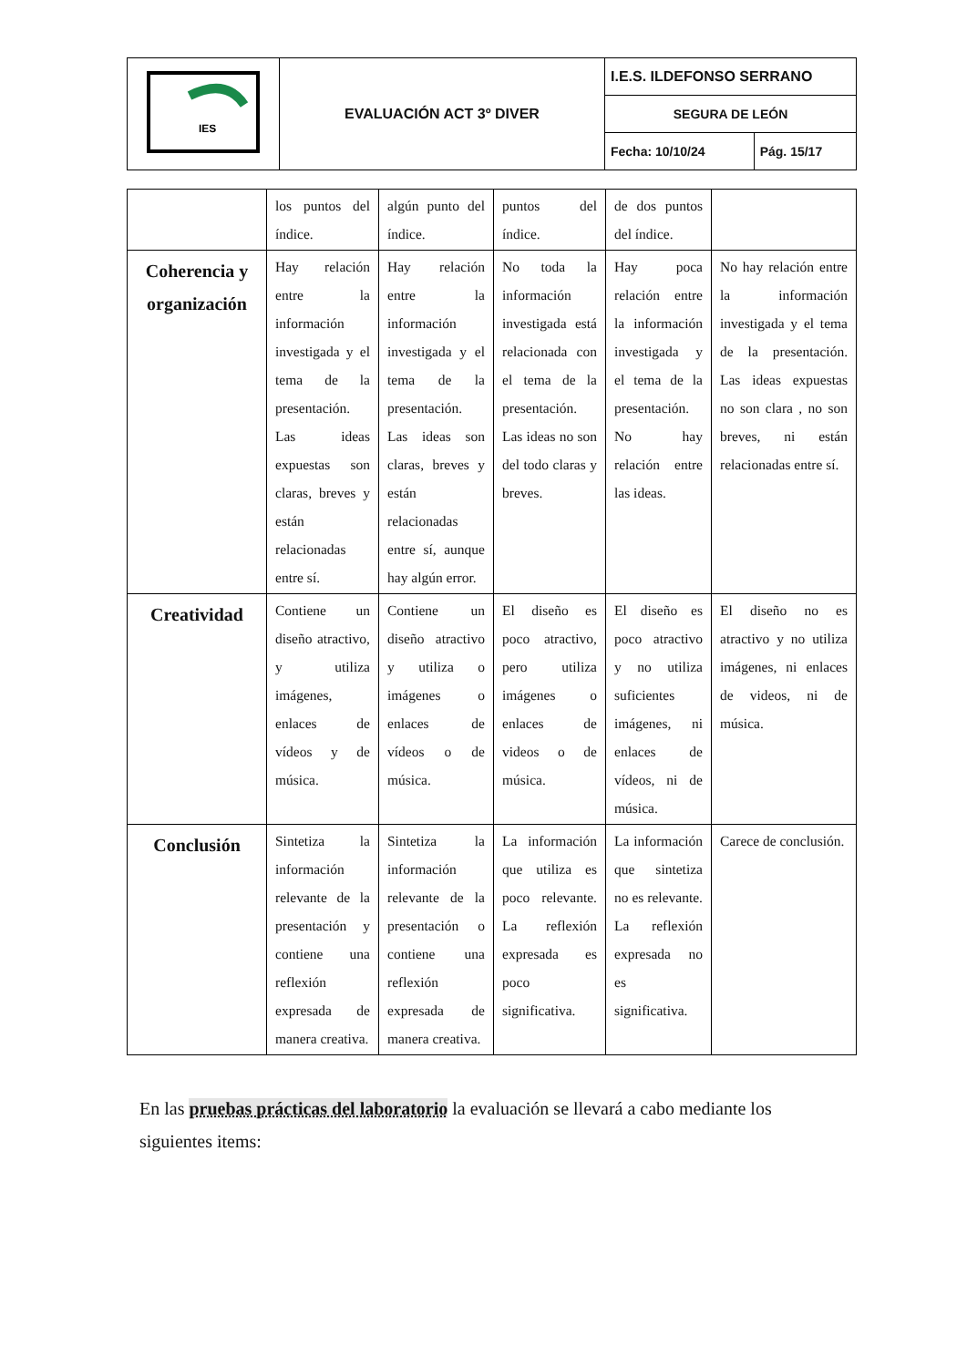| IES | EVALUACIÓN ACT 3º DIVER | I.E.S. ILDEFONSO SERRANO | |
| | | SEGURA DE LEÓN | |
| | | Fecha: 10/10/24 | Pág. 15/17 |
| | los puntos del índice. | algún punto del índice. | puntos del índice. | de dos puntos del índice. | |
| Coherencia y organización | Hay relación entre la información investigada y el tema de la presentación. Las ideas expuestas son claras, breves y están relacionadas entre sí. | Hay relación entre la información investigada y el tema de la presentación. Las ideas son claras, breves y están relacionadas entre sí, aunque hay algún error. | No toda la información investigada está relacionada con el tema de la presentación. Las ideas no son del todo claras y breves. | Hay poca relación entre la información investigada y el tema de la presentación. No hay relación entre las ideas. | No hay relación entre la información investigada y el tema de la presentación. Las ideas expuestas no son clara , no son breves, ni están relacionadas entre sí. |
| Creatividad | Contiene un diseño atractivo, y utiliza imágenes, enlaces de vídeos y de música. | Contiene un diseño atractivo y utiliza o imágenes o enlaces de vídeos o de música. | El diseño es poco atractivo, pero utiliza imágenes o enlaces de videos o de música. | El diseño es poco atractivo y no utiliza suficientes imágenes, ni enlaces de vídeos, ni de música. | El diseño no es atractivo y no utiliza imágenes, ni enlaces de videos, ni de música. |
| Conclusión | Sintetiza la información relevante de la presentación y contiene una reflexión expresada de manera creativa. | Sintetiza la información relevante de la presentación o contiene una reflexión expresada de manera creativa. | La información que utiliza es poco relevante. La reflexión expresada es poco significativa. | La información que sintetiza no es relevante. La reflexión expresada no es significativa. | Carece de conclusión. |
En las pruebas prácticas del laboratorio la evaluación se llevará a cabo mediante los siguientes items: